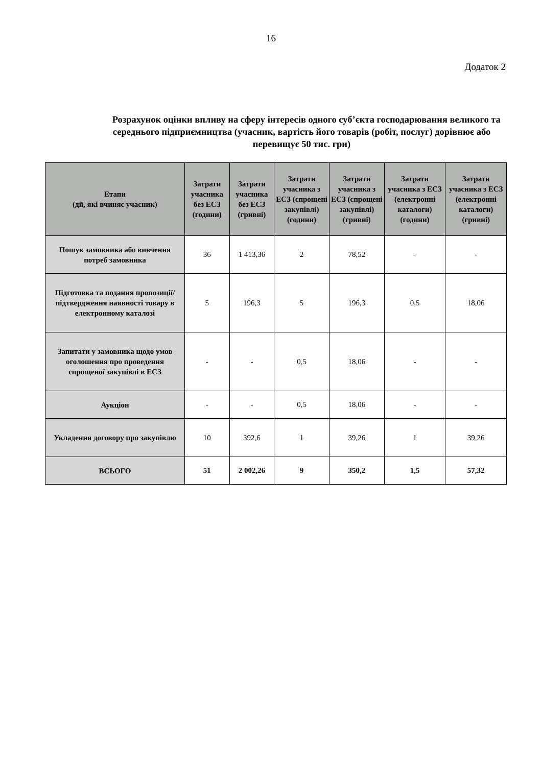16
Додаток 2
Розрахунок оцінки впливу на сферу інтересів одного суб’єкта господарювання великого та середнього підприємництва (учасник, вартість його товарів (робіт, послуг) дорівнює або перевищує 50 тис. грн)
| Етапи (дії, які вчиняє учасник) | Затрати учасника без ЕСЗ (години) | Затрати учасника без ЕСЗ (гривні) | Затрати учасника з ЕСЗ (спрощені закупівлі) (години) | Затрати учасника з ЕСЗ (спрощені закупівлі) (гривні) | Затрати учасника з ЕСЗ (електронні каталоги) (години) | Затрати учасника з ЕСЗ (електронні каталоги) (гривні) |
| --- | --- | --- | --- | --- | --- | --- |
| Пошук замовника або вивчення потреб замовника | 36 | 1 413,36 | 2 | 78,52 | - | - |
| Підготовка та подання пропозиції/підтвердження наявності товару в електронному каталозі | 5 | 196,3 | 5 | 196,3 | 0,5 | 18,06 |
| Запитати у замовника щодо умов оголошення про проведення спрощеної закупівлі в ЕСЗ | - | - | 0,5 | 18,06 | - | - |
| Аукціон | - | - | 0,5 | 18,06 | - | - |
| Укладення договору про закупівлю | 10 | 392,6 | 1 | 39,26 | 1 | 39,26 |
| ВСЬОГО | 51 | 2 002,26 | 9 | 350,2 | 1,5 | 57,32 |